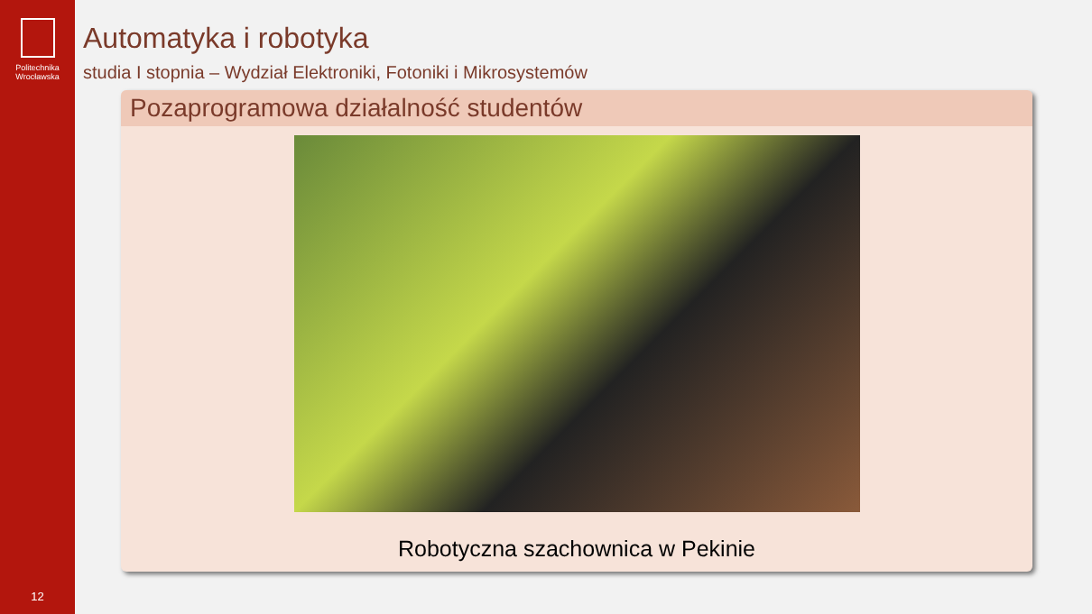Politechnika
Wrocławska
12
Automatyka i robotyka
studia I stopnia – Wydział Elektroniki, Fotoniki i Mikrosystemów
Pozaprogramowa działalność studentów
Robotyczna szachownica w Pekinie